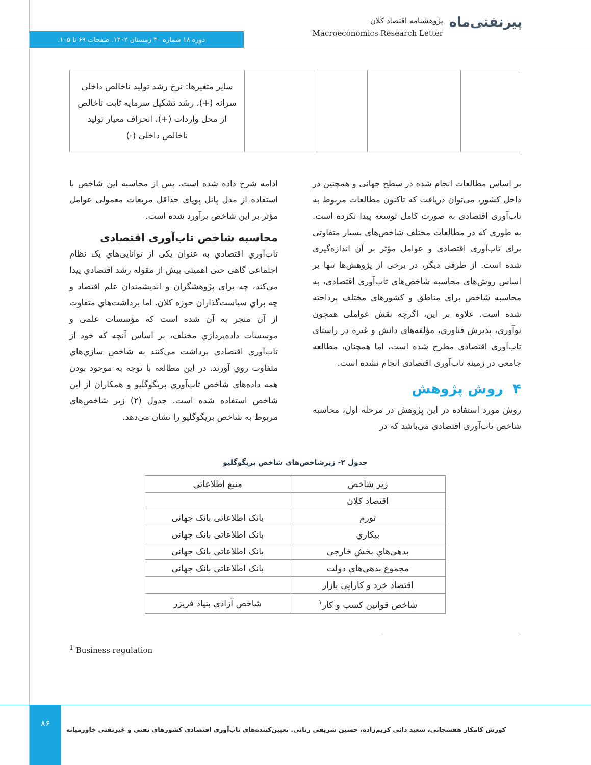پیرنفتی‌ماه
پژوهشنامه اقتصاد کلان
Macroeconomics Research Letter
دوره ۱۸ شماره ۴۰ زمستان ۱۴۰۲. صفحات ۶۹ تا ۱۰۵.
| | | | | سایر متغیرها: نرخ رشد تولید ناخالص داخلی سرانه (+)، رشد تشکیل سرمایه ثابت ناخالص از محل واردات (+)، انحراف معیار تولید ناخالص داخلی (-) |
بر اساس مطالعات انجام شده در سطح جهانی و همچنین در داخل کشور، می‌توان دریافت که تاکنون مطالعات مربوط به تاب‌آوری اقتصادی به صورت کامل توسعه پیدا نکرده است. به طوری که در مطالعات مختلف شاخص‌های بسیار متفاوتی برای تاب‌آوری اقتصادی و عوامل مؤثر بر آن اندازه‌گیری شده است. از طرفی دیگر، در برخی از پژوهش‌ها تنها بر اساس روش‌های محاسبه شاخص‌های تاب‌آوری اقتصادی، به محاسبه شاخص برای مناطق و کشورهای مختلف پرداخته شده است. علاوه بر این، اگرچه نقش عواملی همچون نوآوری، پذیرش فناوری، مؤلفه‌های دانش و غیره در راستای تاب‌آوری اقتصادی مطرح شده است، اما همچنان، مطالعه جامعی در زمینه تاب‌آوری اقتصادی انجام نشده است.
۴ روش پژوهش
روش مورد استفاده در این پژوهش در مرحله اول، محاسبه شاخص تاب‌آوری اقتصادی می‌باشد که در
ادامه شرح داده شده است. پس از محاسبه این شاخص با استفاده از مدل پانل پویای حداقل مربعات معمولی عوامل مؤثر بر این شاخص برآورد شده است.
محاسبه شاخص تاب‌آوری اقتصادی
تاب‌آوري اقتصادي به عنوان یکی از توانایی‌هاي یک نظام اجتماعی گاهی حتی اهمیتی بیش از مقوله رشد اقتصادي پیدا می‌کند، چه براي پژوهشگران و اندیشمندان علم اقتصاد و چه براي سیاست‌گذاران حوزه کلان. اما برداشت‌هاي متفاوت از آن منجر به آن شده است که مؤسسات علمی و موسسات داده‌پردازي مختلف، بر اساس آنچه که خود از تاب‌آوري اقتصادي برداشت می‌کنند به شاخص سازي‌هاي متفاوت روي آورند. در این مطالعه با توجه به موجود بودن همه داده‌های شاخص تاب‌آوري بریگوگلیو و همکاران از این شاخص استفاده شده است. جدول (۲) زیر شاخص‌های مربوط به شاخص بریگوگلیو را نشان می‌دهد.
جدول ۲- زیرشاخص‌های شاخص بریگوگلیو
| زیر شاخص | منبع اطلاعاتی |
| --- | --- |
| اقتصاد کلان | |
| تورم | بانک اطلاعاتی بانک جهانی |
| بیکاري | بانک اطلاعاتی بانک جهانی |
| بدهی‌هاي بخش خارجی | بانک اطلاعاتی بانک جهانی |
| مجموع بدهی‌هاي دولت | بانک اطلاعاتی بانک جهانی |
| اقتصاد خرد و کارایی بازار | |
| شاخص قوانین کسب و کار<sup>۱</sup> | شاخص آزادي بنیاد فریزر |
<sup>1</sup> Business regulation
۸۶
کورش کامکار هفشجانی، سعید دائی کریم‌زاده، حسین شریفی رنانی. تعیین‌کننده‌های تاب‌آوری اقتصادی کشورهای نفتی و غیرنفتی خاورمیانه